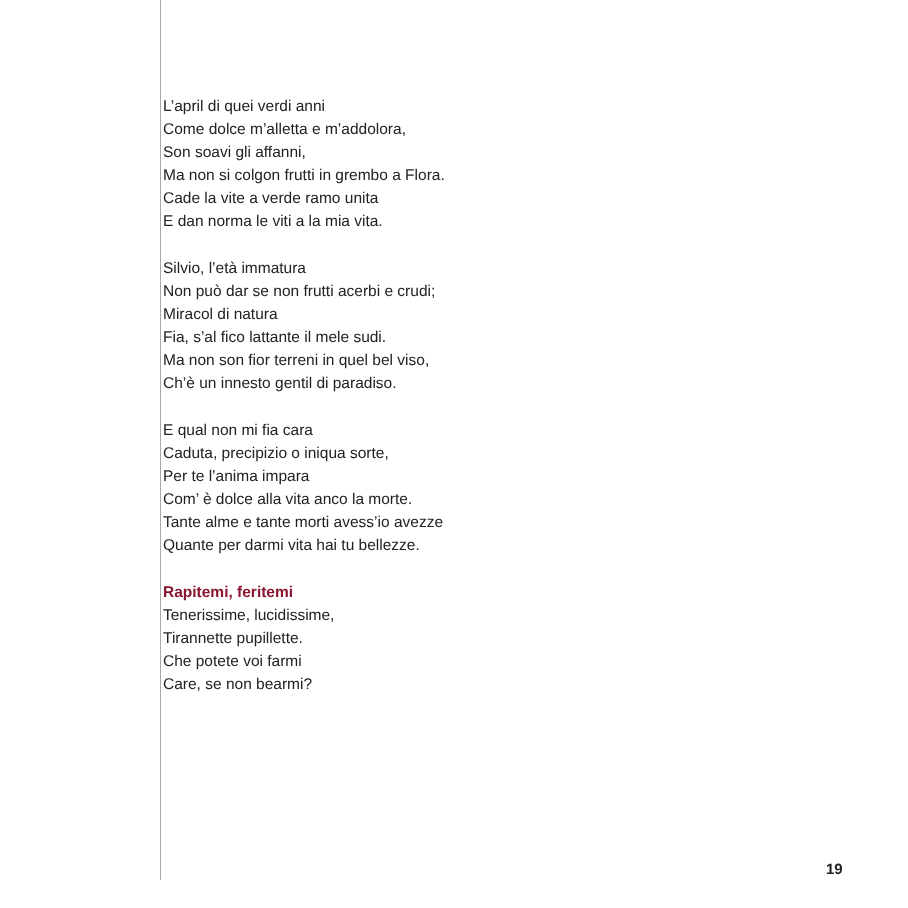L’april di quei verdi anni
Come dolce m’alletta e m’addolora,
Son soavi gli affanni,
Ma non si colgon frutti in grembo a Flora.
Cade la vite a verde ramo unita
E dan norma le viti a la mia vita.
Silvio, l’età immatura
Non può dar se non frutti acerbi e crudi;
Miracol di natura
Fia, s’al fico lattante il mele sudi.
Ma non son fior terreni in quel bel viso,
Ch’è un innesto gentil di paradiso.
E qual non mi fia cara
Caduta, precipizio o iniqua sorte,
Per te l’anima impara
Com’ è dolce alla vita anco la morte.
Tante alme e tante morti avess’io avezze
Quante per darmi vita hai tu bellezze.
Rapitemi, feritemi
Tenerissime, lucidissime,
Tirannette pupillette.
Che potete voi farmi
Care, se non bearmi?
19